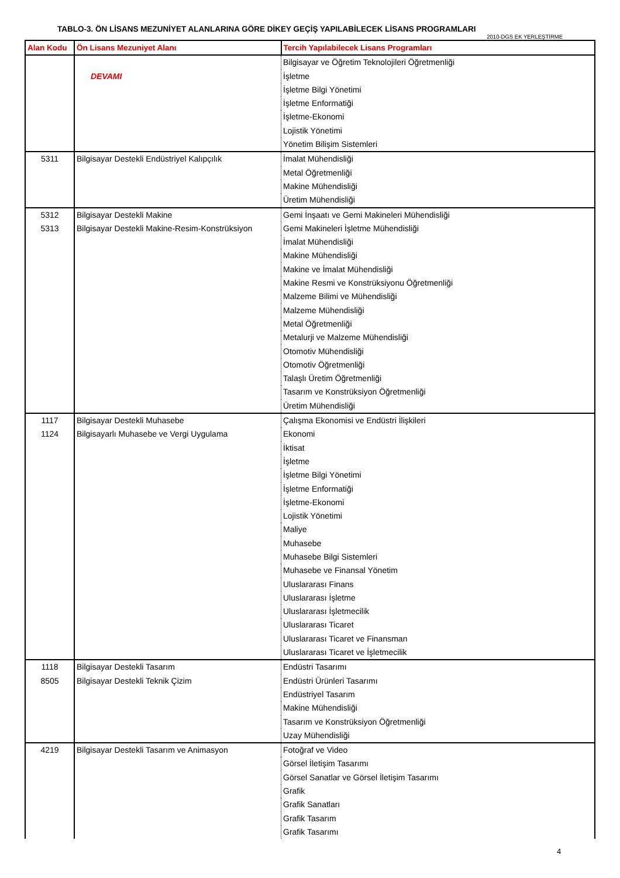TABLO-3. ÖN LİSANS MEZUNİYET ALANLARINA GÖRE DİKEY GEÇİŞ YAPILABİLECEK LİSANS PROGRAMLARI
2010-DGS EK YERLEŞTİRME
| Alan Kodu | Ön Lisans Mezuniyet Alanı | Tercih Yapılabilecek Lisans Programları |
| --- | --- | --- |
| | | Bilgisayar ve Öğretim Teknolojileri Öğretmenliği |
| | DEVAMI | İşletme |
| | | İşletme Bilgi Yönetimi |
| | | İşletme Enformatiği |
| | | İşletme-Ekonomi |
| | | Lojistik Yönetimi |
| | | Yönetim Bilişim Sistemleri |
| 5311 | Bilgisayar Destekli Endüstriyel Kalıpçılık | İmalat Mühendisliği |
| | | Metal Öğretmenliği |
| | | Makine Mühendisliği |
| | | Üretim Mühendisliği |
| 5312 | Bilgisayar Destekli Makine | Gemi İnşaatı ve Gemi Makineleri Mühendisliği |
| 5313 | Bilgisayar Destekli Makine-Resim-Konstrüksiyon | Gemi Makineleri İşletme Mühendisliği |
| | | İmalat Mühendisliği |
| | | Makine Mühendisliği |
| | | Makine ve İmalat Mühendisliği |
| | | Makine Resmi ve Konstrüksiyonu Öğretmenliği |
| | | Malzeme Bilimi ve Mühendisliği |
| | | Malzeme Mühendisliği |
| | | Metal Öğretmenliği |
| | | Metalurji ve Malzeme Mühendisliği |
| | | Otomotiv Mühendisliği |
| | | Otomotiv Öğretmenliği |
| | | Talaşlı Üretim Öğretmenliği |
| | | Tasarım ve Konstrüksiyon Öğretmenliği |
| | | Üretim Mühendisliği |
| 1117 | Bilgisayar Destekli Muhasebe | Çalışma Ekonomisi ve Endüstri İlişkileri |
| 1124 | Bilgisayarlı Muhasebe ve Vergi Uygulama | Ekonomi |
| | | İktisat |
| | | İşletme |
| | | İşletme Bilgi Yönetimi |
| | | İşletme Enformatiği |
| | | İşletme-Ekonomi |
| | | Lojistik Yönetimi |
| | | Maliye |
| | | Muhasebe |
| | | Muhasebe Bilgi Sistemleri |
| | | Muhasebe ve Finansal Yönetim |
| | | Uluslararası Finans |
| | | Uluslararası İşletme |
| | | Uluslararası İşletmecilik |
| | | Uluslararası Ticaret |
| | | Uluslararası Ticaret ve Finansman |
| | | Uluslararası Ticaret ve İşletmecilik |
| 1118 | Bilgisayar Destekli Tasarım | Endüstri Tasarımı |
| 8505 | Bilgisayar Destekli Teknik Çizim | Endüstri Ürünleri Tasarımı |
| | | Endüstriyel Tasarım |
| | | Makine Mühendisliği |
| | | Tasarım ve Konstrüksiyon Öğretmenliği |
| | | Uzay Mühendisliği |
| 4219 | Bilgisayar Destekli Tasarım ve Animasyon | Fotoğraf ve Video |
| | | Görsel İletişim Tasarımı |
| | | Görsel Sanatlar ve Görsel İletişim Tasarımı |
| | | Grafik |
| | | Grafik Sanatları |
| | | Grafik Tasarım |
| | | Grafik Tasarımı |
4